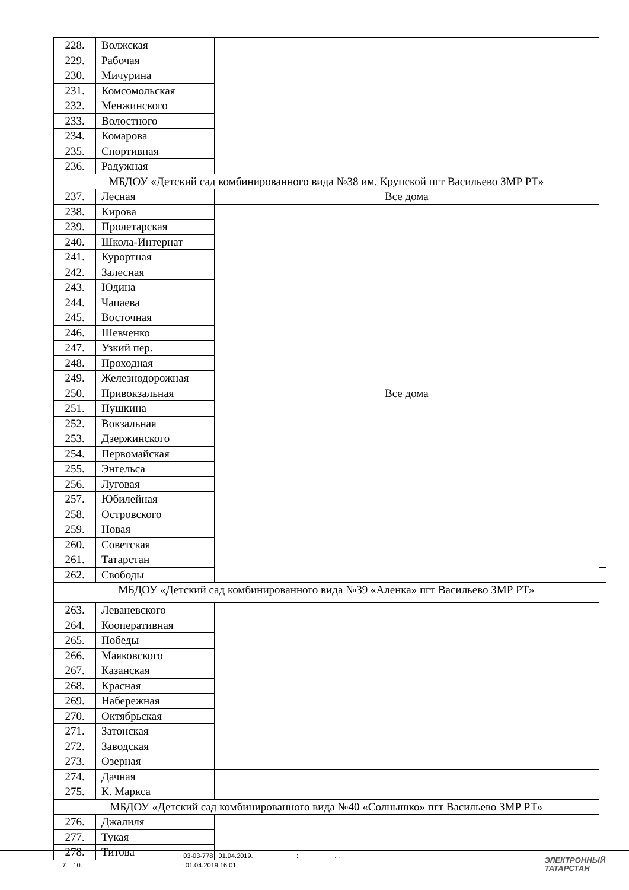| 228. | Волжская | | |
| 229. | Рабочая | | |
| 230. | Мичурина | | |
| 231. | Комсомольская | | |
| 232. | Менжинского | | |
| 233. | Волостного | | |
| 234. | Комарова | | |
| 235. | Спортивная | | |
| 236. | Радужная | | |
| МБДОУ «Детский сад комбинированного вида №38 им. Крупской пгт Васильево ЗМР РТ» | | | |
| 237. | Лесная | Все дома | |
| 238. | Кирова | Все дома | |
| 239. | Пролетарская | | |
| 240. | Школа-Интернат | | |
| 241. | Курортная | | |
| 242. | Залесная | | |
| 243. | Юдина | | |
| 244. | Чапаева | | |
| 245. | Восточная | | |
| 246. | Шевченко | | |
| 247. | Узкий пер. | | |
| 248. | Проходная | | |
| 249. | Железнодорожная | | |
| 250. | Привокзальная | | |
| 251. | Пушкина | | |
| 252. | Вокзальная | | |
| 253. | Дзержинского | | |
| 254. | Первомайская | | |
| 255. | Энгельса | | |
| 256. | Луговая | | |
| 257. | Юбилейная | | |
| 258. | Островского | | |
| 259. | Новая | | |
| 260. | Советская | | |
| 261. | Татарстан | | |
| 262. | Свободы | | |
| МБДОУ «Детский сад комбинированного вида №39 «Аленка» пгт Васильево ЗМР РТ» | | | |
| 263. | Леваневского | | |
| 264. | Кооперативная | | |
| 265. | Победы | | |
| 266. | Маяковского | | |
| 267. | Казанская | | |
| 268. | Красная | | |
| 269. | Набережная | | |
| 270. | Октябрьская | | |
| 271. | Затонская | | |
| 272. | Заводская | | |
| 273. | Озерная | | |
| 274. | Дачная | | |
| 275. | К. Маркса | | |
| МБДОУ «Детский сад комбинированного вида №40 «Солнышко» пгт Васильево ЗМР РТ» | | | |
| 276. | Джалиля | | |
| 277. | Тукая | | |
| 278. | Титова | | |
. 03-03-778 01.04.2019. : . .
7 10. : 01.04.2019 16:01
ЭЛЕКТРОННЫЙ
ТАТАРСТАН